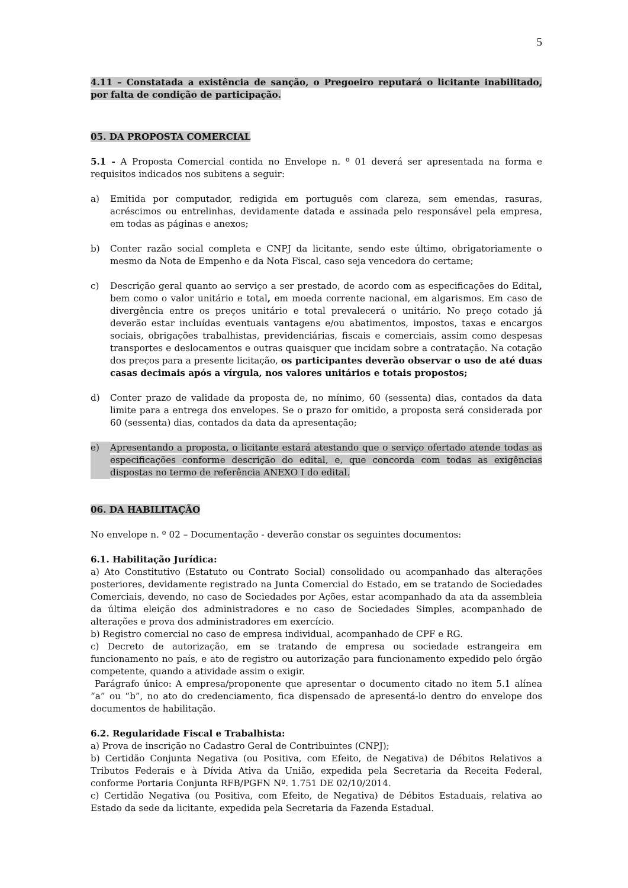5
4.11 – Constatada a existência de sanção, o Pregoeiro reputará o licitante inabilitado, por falta de condição de participação.
05. DA PROPOSTA COMERCIAL
5.1 - A Proposta Comercial contida no Envelope n. º 01 deverá ser apresentada na forma e requisitos indicados nos subitens a seguir:
a) Emitida por computador, redigida em português com clareza, sem emendas, rasuras, acréscimos ou entrelinhas, devidamente datada e assinada pelo responsável pela empresa, em todas as páginas e anexos;
b) Conter razão social completa e CNPJ da licitante, sendo este último, obrigatoriamente o mesmo da Nota de Empenho e da Nota Fiscal, caso seja vencedora do certame;
c) Descrição geral quanto ao serviço a ser prestado, de acordo com as especificações do Edital, bem como o valor unitário e total, em moeda corrente nacional, em algarismos. Em caso de divergência entre os preços unitário e total prevalecerá o unitário. No preço cotado já deverão estar incluídas eventuais vantagens e/ou abatimentos, impostos, taxas e encargos sociais, obrigações trabalhistas, previdenciárias, fiscais e comerciais, assim como despesas transportes e deslocamentos e outras quaisquer que incidam sobre a contratação. Na cotação dos preços para a presente licitação, os participantes deverão observar o uso de até duas casas decimais após a vírgula, nos valores unitários e totais propostos;
d) Conter prazo de validade da proposta de, no mínimo, 60 (sessenta) dias, contados da data limite para a entrega dos envelopes. Se o prazo for omitido, a proposta será considerada por 60 (sessenta) dias, contados da data da apresentação;
e) Apresentando a proposta, o licitante estará atestando que o serviço ofertado atende todas as especificações conforme descrição do edital, e, que concorda com todas as exigências dispostas no termo de referência ANEXO I do edital.
06. DA HABILITAÇÃO
No envelope n. º 02 – Documentação - deverão constar os seguintes documentos:
6.1. Habilitação Jurídica:
a) Ato Constitutivo (Estatuto ou Contrato Social) consolidado ou acompanhado das alterações posteriores, devidamente registrado na Junta Comercial do Estado, em se tratando de Sociedades Comerciais, devendo, no caso de Sociedades por Ações, estar acompanhado da ata da assembleia da última eleição dos administradores e no caso de Sociedades Simples, acompanhado de alterações e prova dos administradores em exercício.
b) Registro comercial no caso de empresa individual, acompanhado de CPF e RG.
c) Decreto de autorização, em se tratando de empresa ou sociedade estrangeira em funcionamento no país, e ato de registro ou autorização para funcionamento expedido pelo órgão competente, quando a atividade assim o exigir.
Parágrafo único: A empresa/proponente que apresentar o documento citado no item 5.1 alínea “a” ou “b”, no ato do credenciamento, fica dispensado de apresentá-lo dentro do envelope dos documentos de habilitação.
6.2. Regularidade Fiscal e Trabalhista:
a) Prova de inscrição no Cadastro Geral de Contribuintes (CNPJ);
b) Certidão Conjunta Negativa (ou Positiva, com Efeito, de Negativa) de Débitos Relativos a Tributos Federais e à Dívida Ativa da União, expedida pela Secretaria da Receita Federal, conforme Portaria Conjunta RFB/PGFN Nº. 1.751 DE 02/10/2014.
c) Certidão Negativa (ou Positiva, com Efeito, de Negativa) de Débitos Estaduais, relativa ao Estado da sede da licitante, expedida pela Secretaria da Fazenda Estadual.